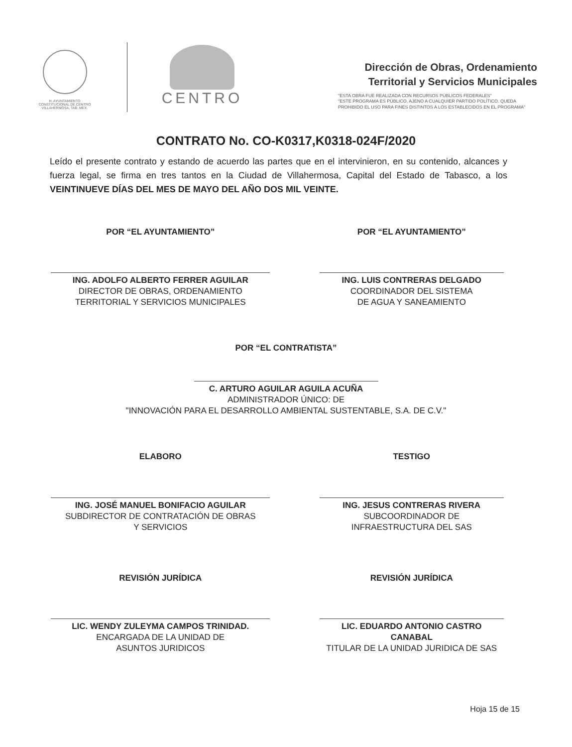H. AYUNTAMIENTO
CONSTITUCIONAL DE CENTRO
VILLAHERMOSA, TAB. MEX.
CENTRO
Dirección de Obras, Ordenamiento
Territorial y Servicios Municipales
"ESTA OBRA FUE REALIZADA CON RECURSOS PÚBLICOS FEDERALES"
"ESTE PROGRAMA ES PÚBLICO, AJENO A CUALQUIER PARTIDO POLÍTICO. QUEDA PROHIBIDO EL USO PARA FINES DISTINTOS A LOS ESTABLECIDOS EN EL PROGRAMA"
CONTRATO No. CO-K0317,K0318-024F/2020
Leído el presente contrato y estando de acuerdo las partes que en el intervinieron, en su contenido, alcances y fuerza legal, se firma en tres tantos en la Ciudad de Villahermosa, Capital del Estado de Tabasco, a los VEINTINUEVE DÍAS DEL MES DE MAYO DEL AÑO DOS MIL VEINTE.
POR “EL AYUNTAMIENTO”
ING. ADOLFO ALBERTO FERRER AGUILAR
DIRECTOR DE OBRAS, ORDENAMIENTO
TERRITORIAL Y SERVICIOS MUNICIPALES
POR “EL AYUNTAMIENTO”
ING. LUIS CONTRERAS DELGADO
COORDINADOR DEL SISTEMA
DE AGUA Y SANEAMIENTO
POR “EL CONTRATISTA”
C. ARTURO AGUILAR AGUILA ACUÑA
ADMINISTRADOR ÚNICO: DE
"INNOVACIÓN PARA EL DESARROLLO AMBIENTAL SUSTENTABLE, S.A. DE C.V."
ELABORO
ING. JOSÉ MANUEL BONIFACIO AGUILAR
SUBDIRECTOR DE CONTRATACIÓN DE OBRAS
Y SERVICIOS
TESTIGO
ING. JESUS CONTRERAS RIVERA
SUBCOORDINADOR DE
INFRAESTRUCTURA DEL SAS
REVISIÓN JURÍDICA
LIC. WENDY ZULEYMA CAMPOS TRINIDAD.
ENCARGADA DE LA UNIDAD DE
ASUNTOS JURIDICOS
REVISIÓN JURÍDICA
LIC. EDUARDO ANTONIO CASTRO
CANABAL
TITULAR DE LA UNIDAD JURIDICA DE SAS
Hoja 15 de 15